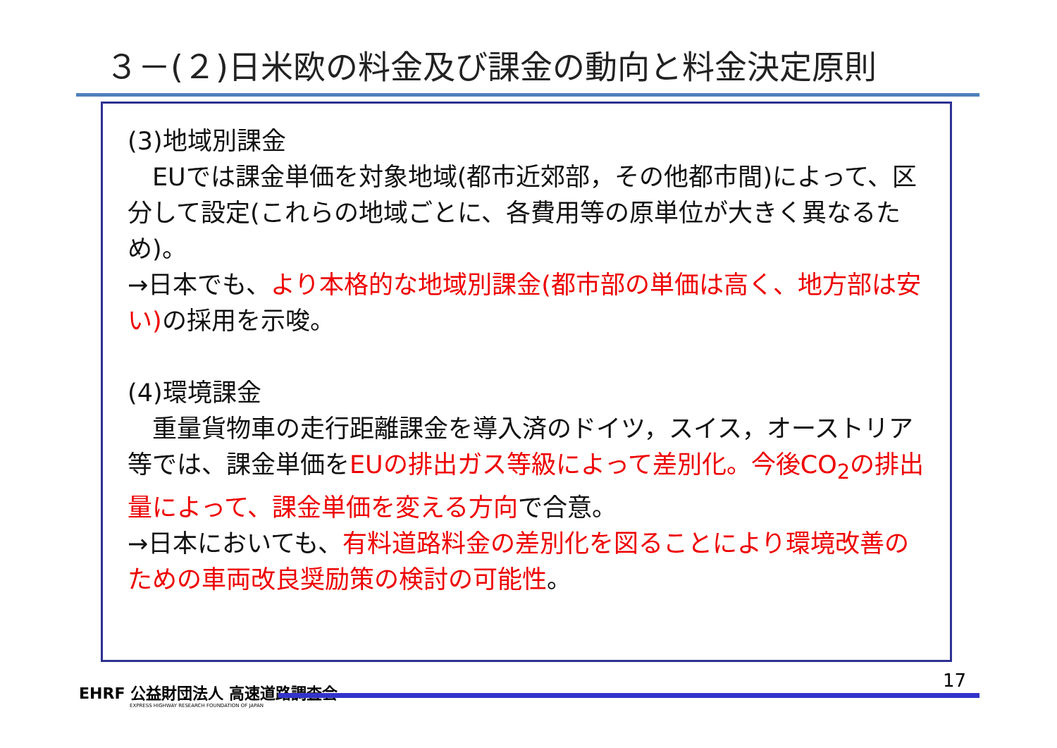３－(２)日米欧の料金及び課金の動向と料金決定原則
(3)地域別課金
　EUでは課金単価を対象地域(都市近郊部，その他都市間)によって、区分して設定(これらの地域ごとに、各費用等の原単位が大きく異なるため)。
→日本でも、より本格的な地域別課金(都市部の単価は高く、地方部は安い) の採用を示唆。
(4)環境課金
　重量貨物車の走行距離課金を導入済のドイツ，スイス，オーストリア等では、課金単価をEUの排出ガス等級によって差別化。今後CO<sub>2</sub>の排出量によって、課金単価を変える方向で合意。
→日本においても、有料道路料金の差別化を図ることにより環境改善のための車両改良奨励策の検討の可能性。
EHRF 公益財団法人 高速道路調査会
EXPRESS HIGHWAY RESEARCH FOUNDATION OF JAPAN
17